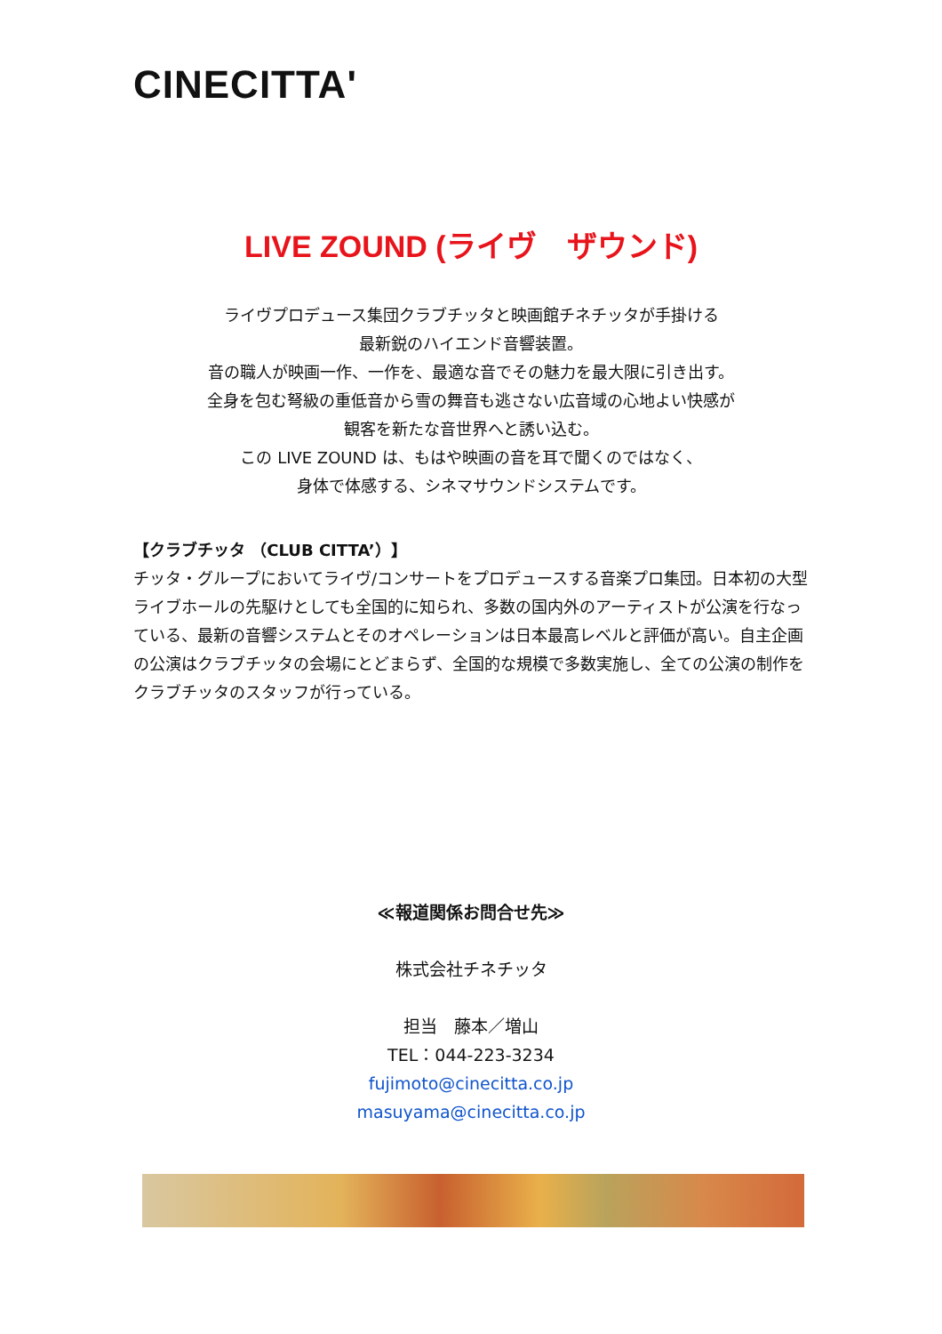CINECITTA'
LIVE ZOUND (ライヴ　ザウンド)
ライヴプロデュース集団クラブチッタと映画館チネチッタが手掛ける
最新鋭のハイエンド音響装置。
音の職人が映画一作、一作を、最適な音でその魅力を最大限に引き出す。
全身を包む弩級の重低音から雪の舞音も逃さない広音域の心地よい快感が
観客を新たな音世界へと誘い込む。
この LIVE ZOUND は、もはや映画の音を耳で聞くのではなく、
身体で体感する、シネマサウンドシステムです。
【クラブチッタ （CLUB CITTA’）】
チッタ・グループにおいてライヴ/コンサートをプロデュースする音楽プロ集団。日本初の大型ライブホールの先駆けとしても全国的に知られ、多数の国内外のアーティストが公演を行なっている、最新の音響システムとそのオペレーションは日本最高レベルと評価が高い。自主企画の公演はクラブチッタの会場にとどまらず、全国的な規模で多数実施し、全ての公演の制作をクラブチッタのスタッフが行っている。
≪報道関係お問合せ先≫
株式会社チネチッタ
担当　藤本／増山
TEL：044-223-3234
fujimoto@cinecitta.co.jp
masuyama@cinecitta.co.jp